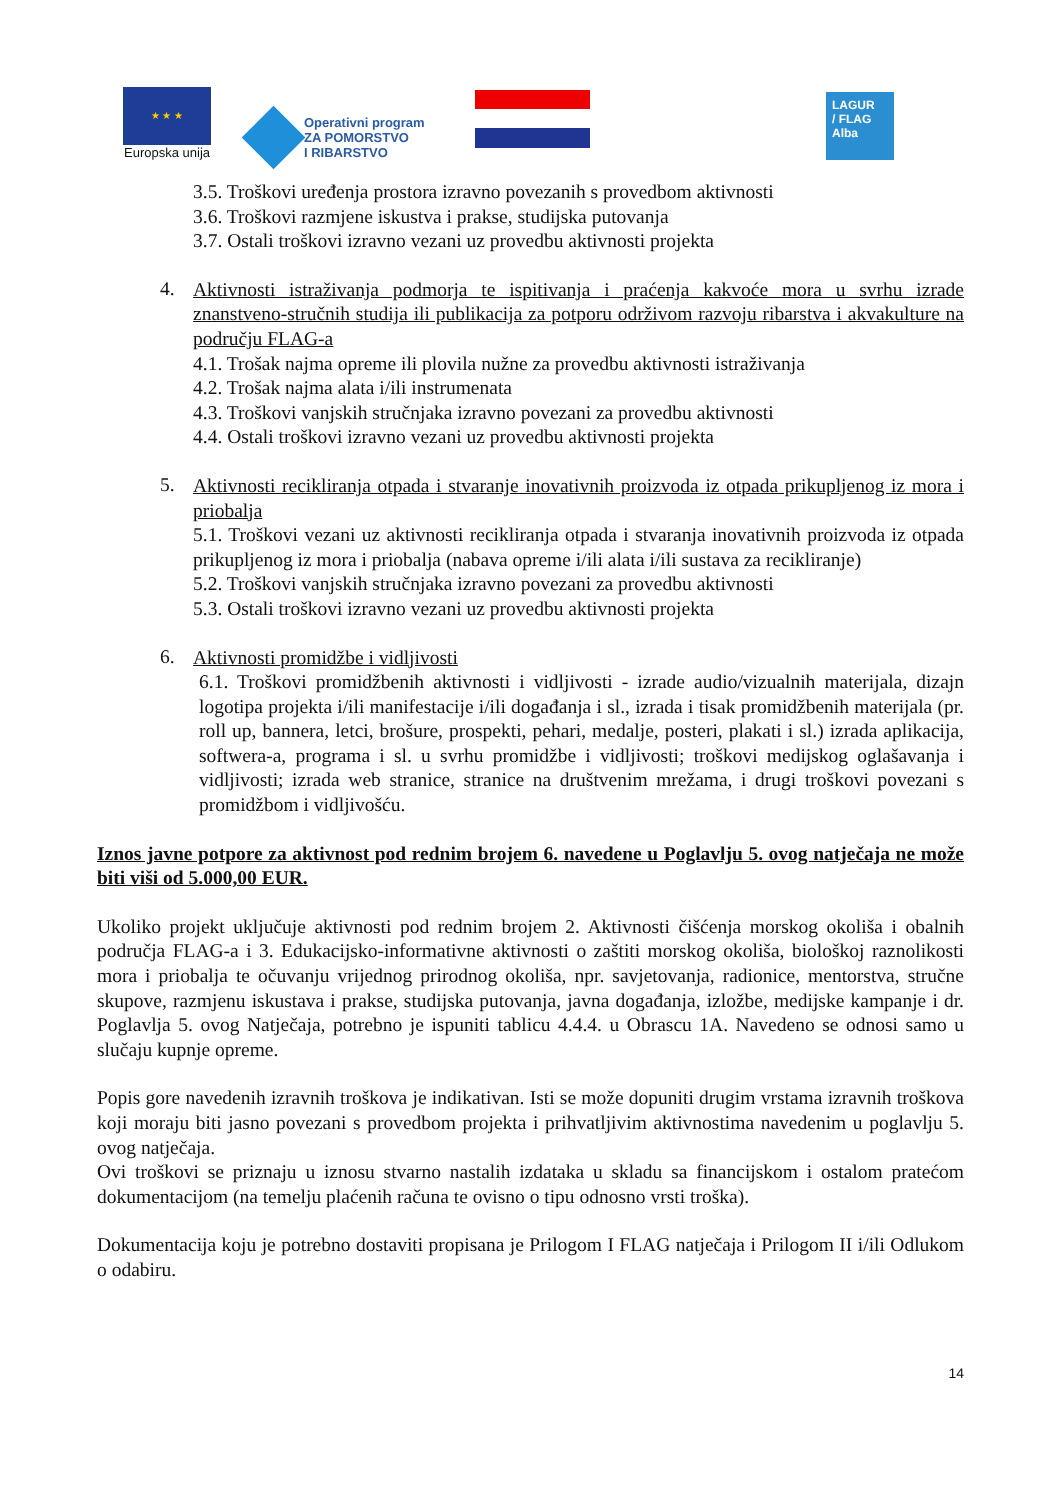★ ★ ★
Europska unija
Operativni program
ZA POMORSTVO
I RIBARSTVO
LAGUR
/ FLAG
Alba
3.5. Troškovi uređenja prostora izravno povezanih s provedbom aktivnosti
3.6. Troškovi razmjene iskustva i prakse, studijska putovanja
3.7. Ostali troškovi izravno vezani uz provedbu aktivnosti projekta
4.
Aktivnosti istraživanja podmorja te ispitivanja i praćenja kakvoće mora u svrhu izrade znanstveno-stručnih studija ili publikacija za potporu održivom razvoju ribarstva i akvakulture na području FLAG-a
4.1. Trošak najma opreme ili plovila nužne za provedbu aktivnosti istraživanja
4.2. Trošak najma alata i/ili instrumenata
4.3. Troškovi vanjskih stručnjaka izravno povezani za provedbu aktivnosti
4.4. Ostali troškovi izravno vezani uz provedbu aktivnosti projekta
5.
Aktivnosti recikliranja otpada i stvaranje inovativnih proizvoda iz otpada prikupljenog iz mora i priobalja
5.1. Troškovi vezani uz aktivnosti recikliranja otpada i stvaranja inovativnih proizvoda iz otpada prikupljenog iz mora i priobalja (nabava opreme i/ili alata i/ili sustava za recikliranje)
5.2. Troškovi vanjskih stručnjaka izravno povezani za provedbu aktivnosti
5.3. Ostali troškovi izravno vezani uz provedbu aktivnosti projekta
6.
Aktivnosti promidžbe i vidljivosti
6.1. Troškovi promidžbenih aktivnosti i vidljivosti - izrade audio/vizualnih materijala, dizajn logotipa projekta i/ili manifestacije i/ili događanja i sl., izrada i tisak promidžbenih materijala (pr. roll up, bannera, letci, brošure, prospekti, pehari, medalje, posteri, plakati i sl.) izrada aplikacija, softwera-a, programa i sl. u svrhu promidžbe i vidljivosti; troškovi medijskog oglašavanja i vidljivosti; izrada web stranice, stranice na društvenim mrežama, i drugi troškovi povezani s promidžbom i vidljivošću.
Iznos javne potpore za aktivnost pod rednim brojem 6. navedene u Poglavlju 5. ovog natječaja ne može biti viši od 5.000,00 EUR.
Ukoliko projekt uključuje aktivnosti pod rednim brojem 2. Aktivnosti čišćenja morskog okoliša i obalnih područja FLAG-a i 3. Edukacijsko-informativne aktivnosti o zaštiti morskog okoliša, biološkoj raznolikosti mora i priobalja te očuvanju vrijednog prirodnog okoliša, npr. savjetovanja, radionice, mentorstva, stručne skupove, razmjenu iskustava i prakse, studijska putovanja, javna događanja, izložbe, medijske kampanje i dr. Poglavlja 5. ovog Natječaja, potrebno je ispuniti tablicu 4.4.4. u Obrascu 1A. Navedeno se odnosi samo u slučaju kupnje opreme.
Popis gore navedenih izravnih troškova je indikativan. Isti se može dopuniti drugim vrstama izravnih troškova koji moraju biti jasno povezani s provedbom projekta i prihvatljivim aktivnostima navedenim u poglavlju 5. ovog natječaja.
Ovi troškovi se priznaju u iznosu stvarno nastalih izdataka u skladu sa financijskom i ostalom pratećom dokumentacijom (na temelju plaćenih računa te ovisno o tipu odnosno vrsti troška).
Dokumentacija koju je potrebno dostaviti propisana je Prilogom I FLAG natječaja i Prilogom II i/ili Odlukom o odabiru.
14